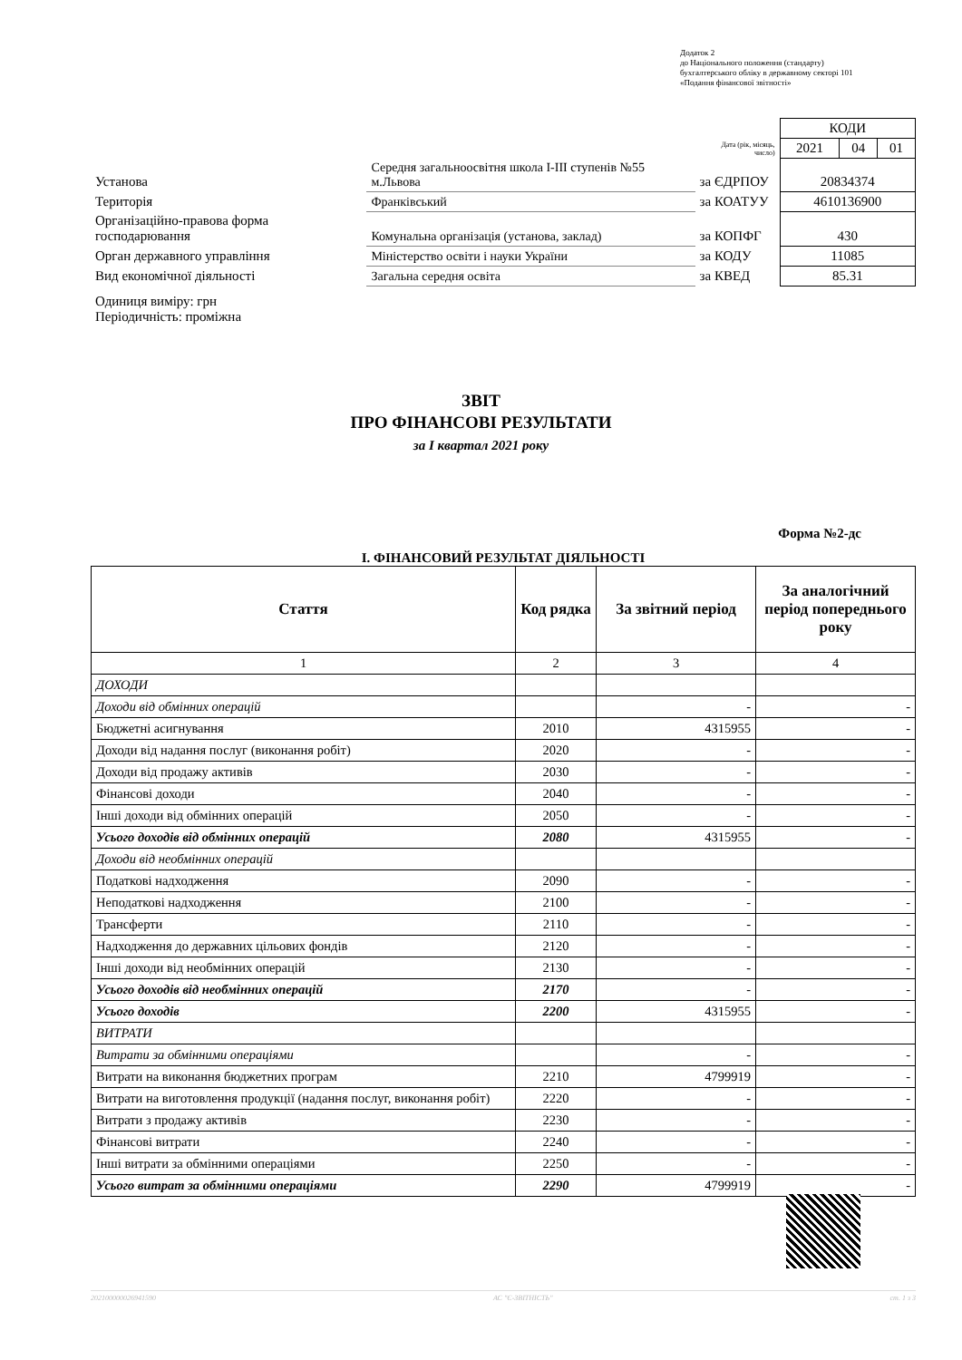Додаток 2
до Національного положення (стандарту)
бухгалтерського обліку в державному секторі 101
«Подання фінансової звітності»
| | | | | КОДИ | | |
| | | | Дата (рік, місяць, число) | 2021 | 04 | 01 |
| Установа | Середня загальноосвітня школа І-ІІІ ступенів №55 м.Львова | за ЄДРПОУ | | 20834374 | | |
| Територія | Франківський | за КОАТУУ | | 4610136900 | | |
| Організаційно-правова форма господарювання | Комунальна організація (установа, заклад) | за КОПФГ | | 430 | | |
| Орган державного управління | Міністерство освіти і науки України | за КОДУ | | 11085 | | |
| Вид економічної діяльності | Загальна середня освіта | за КВЕД | | 85.31 | | |
| Одиниця виміру: грн Періодичність: проміжна | | | | | | |
ЗВІТ
ПРО ФІНАНСОВІ РЕЗУЛЬТАТИ
за I квартал 2021 року
Форма №2-дс
I. ФІНАНСОВИЙ РЕЗУЛЬТАТ ДІЯЛЬНОСТІ
| Стаття | Код рядка | За звітний період | За аналогічний період попереднього року |
| --- | --- | --- | --- |
| 1 | 2 | 3 | 4 |
| ДОХОДИ | | | |
| Доходи від обмінних операцій | | - | - |
| Бюджетні асигнування | 2010 | 4315955 | - |
| Доходи від надання послуг (виконання робіт) | 2020 | - | - |
| Доходи від продажу активів | 2030 | - | - |
| Фінансові доходи | 2040 | - | - |
| Інші доходи від обмінних операцій | 2050 | - | - |
| Усього доходів від обмінних операцій | 2080 | 4315955 | - |
| Доходи від необмінних операцій | | | |
| Податкові надходження | 2090 | - | - |
| Неподаткові надходження | 2100 | - | - |
| Трансферти | 2110 | - | - |
| Надходження до державних цільових фондів | 2120 | - | - |
| Інші доходи від необмінних операцій | 2130 | - | - |
| Усього доходів від необмінних операцій | 2170 | - | - |
| Усього доходів | 2200 | 4315955 | - |
| ВИТРАТИ | | | |
| Витрати за обмінними операціями | | - | - |
| Витрати на виконання бюджетних програм | 2210 | 4799919 | - |
| Витрати на виготовлення продукції (надання послуг, виконання робіт) | 2220 | - | - |
| Витрати з продажу активів | 2230 | - | - |
| Фінансові витрати | 2240 | - | - |
| Інші витрати за обмінними операціями | 2250 | - | - |
| Усього витрат за обмінними операціями | 2290 | 4799919 | - |
20210000002694​1590 АС "Є-ЗВІТНІСТЬ" ст. 1 з 3